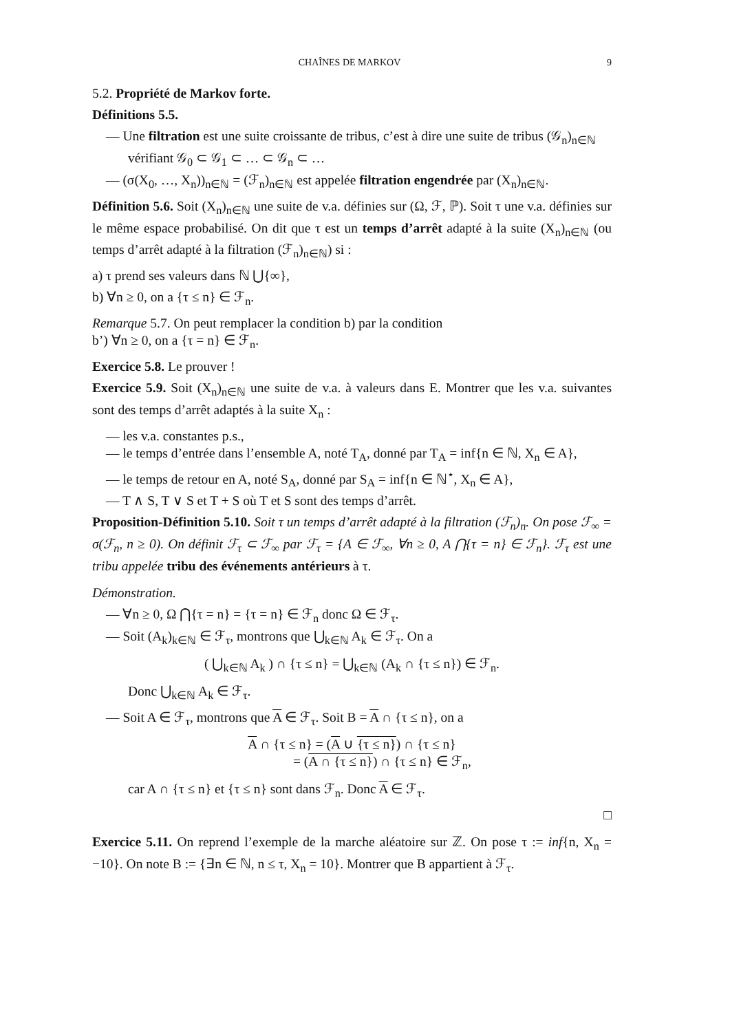CHAÎNES DE MARKOV 9
5.2. Propriété de Markov forte.
Définitions 5.5.
— Une filtration est une suite croissante de tribus, c’est à dire une suite de tribus (𝒢<sub>n</sub>)<sub>n∈ℕ</sub> vérifiant 𝒢<sub>0</sub> ⊂ 𝒢<sub>1</sub> ⊂ … ⊂ 𝒢<sub>n</sub> ⊂ …
— (σ(X<sub>0</sub>, …, X<sub>n</sub>))<sub>n∈ℕ</sub> = (ℱ<sub>n</sub>)<sub>n∈ℕ</sub> est appelée filtration engendrée par (X<sub>n</sub>)<sub>n∈ℕ</sub>.
Définition 5.6. Soit (X<sub>n</sub>)<sub>n∈ℕ</sub> une suite de v.a. définies sur (Ω, ℱ, ℙ). Soit τ une v.a. définies sur le même espace probabilisé. On dit que τ est un temps d’arrêt adapté à la suite (X<sub>n</sub>)<sub>n∈ℕ</sub> (ou temps d’arrêt adapté à la filtration (ℱ<sub>n</sub>)<sub>n∈ℕ</sub>) si :
a) τ prend ses valeurs dans ℕ ⋃{∞},
b) ∀n ≥ 0, on a {τ ≤ n} ∈ ℱ<sub>n</sub>.
Remarque 5.7. On peut remplacer la condition b) par la condition
b’) ∀n ≥ 0, on a {τ = n} ∈ ℱ<sub>n</sub>.
Exercice 5.8. Le prouver !
Exercice 5.9. Soit (X<sub>n</sub>)<sub>n∈ℕ</sub> une suite de v.a. à valeurs dans E. Montrer que les v.a. suivantes sont des temps d’arrêt adaptés à la suite X<sub>n</sub> :
— les v.a. constantes p.s.,
— le temps d’entrée dans l’ensemble A, noté T<sub>A</sub>, donné par T<sub>A</sub> = inf{n ∈ ℕ, X<sub>n</sub> ∈ A},
— le temps de retour en A, noté S<sub>A</sub>, donné par S<sub>A</sub> = inf{n ∈ ℕ<sup>⋆</sup>, X<sub>n</sub> ∈ A},
— T ∧ S, T ∨ S et T + S où T et S sont des temps d’arrêt.
Proposition-Définition 5.10. Soit τ un temps d’arrêt adapté à la filtration (ℱ<sub>n</sub>)<sub>n</sub>. On pose ℱ<sub>∞</sub> = σ(ℱ<sub>n</sub>, n ≥ 0). On définit ℱ<sub>τ</sub> ⊂ ℱ<sub>∞</sub> par ℱ<sub>τ</sub> = {A ∈ ℱ<sub>∞</sub>, ∀n ≥ 0, A ⋂{τ = n} ∈ ℱ<sub>n</sub>}. ℱ<sub>τ</sub> est une tribu appelée tribu des événements antérieurs à τ.
Démonstration.
— ∀n ≥ 0, Ω ⋂{τ = n} = {τ = n} ∈ ℱ<sub>n</sub> donc Ω ∈ ℱ<sub>τ</sub>.
— Soit (A<sub>k</sub>)<sub>k∈ℕ</sub> ∈ ℱ<sub>τ</sub>, montrons que ⋃<sub>k∈ℕ</sub> A<sub>k</sub> ∈ ℱ<sub>τ</sub>. On a
( ⋃<sub>k∈ℕ</sub> A<sub>k</sub> ) ∩ {τ ≤ n} = ⋃<sub>k∈ℕ</sub> (A<sub>k</sub> ∩ {τ ≤ n}) ∈ ℱ<sub>n</sub>.
Donc ⋃<sub>k∈ℕ</sub> A<sub>k</sub> ∈ ℱ<sub>τ</sub>.
— Soit A ∈ ℱ<sub>τ</sub>, montrons que A ∈ ℱ<sub>τ</sub>. Soit B = A ∩ {τ ≤ n}, on a
A ∩ {τ ≤ n} = (A ∪ {τ ≤ n}) ∩ {τ ≤ n}
= (A ∩ {τ ≤ n}) ∩ {τ ≤ n} ∈ ℱ<sub>n</sub>,
car A ∩ {τ ≤ n} et {τ ≤ n} sont dans ℱ<sub>n</sub>. Donc A ∈ ℱ<sub>τ</sub>.
□
Exercice 5.11. On reprend l’exemple de la marche aléatoire sur ℤ. On pose τ := inf{n, X<sub>n</sub> = −10}. On note B := {∃n ∈ ℕ, n ≤ τ, X<sub>n</sub> = 10}. Montrer que B appartient à ℱ<sub>τ</sub>.